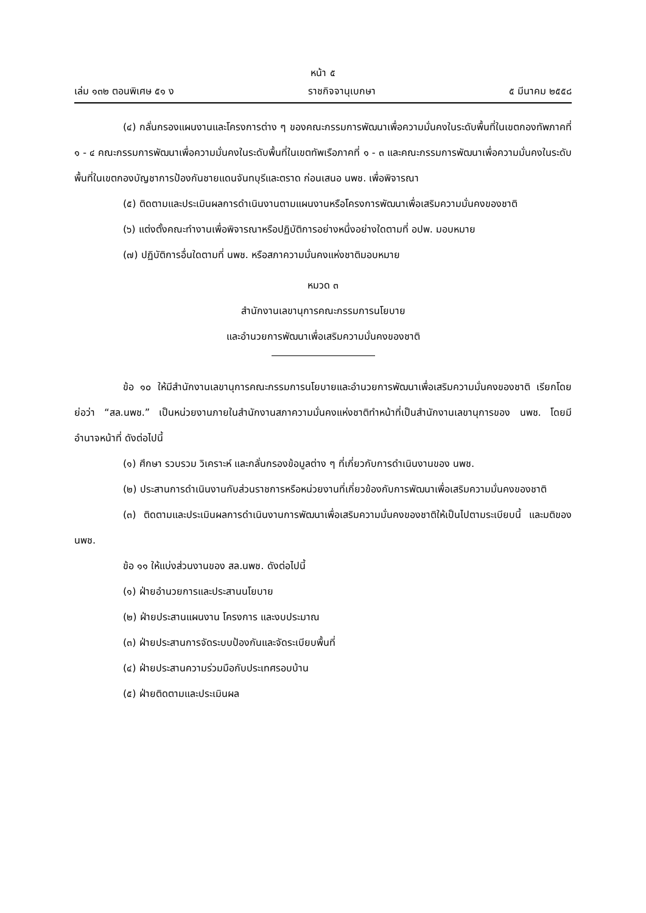หน้า ๕
เล่ม ๑๓๒ ตอนพิเศษ ๕๑ ง ราชกิจจานุเบกษา ๕ มีนาคม ๒๕๕๘
(๔) กลั่นกรองแผนงานและโครงการต่าง ๆ ของคณะกรรมการพัฒนาเพื่อความมั่นคงในระดับพื้นที่ในเขตกองทัพภาคที่ ๑ - ๔ คณะกรรมการพัฒนาเพื่อความมั่นคงในระดับพื้นที่ในเขตทัพเรือภาคที่ ๑ - ๓ และคณะกรรมการพัฒนาเพื่อความมั่นคงในระดับพื้นที่ในเขตกองบัญชาการป้องกันชายแดนจันทบุรีและตราด ก่อนเสนอ นพช. เพื่อพิจารณา
(๕) ติดตามและประเมินผลการดำเนินงานตามแผนงานหรือโครงการพัฒนาเพื่อเสริมความมั่นคงของชาติ
(๖) แต่งตั้งคณะทำงานเพื่อพิจารณาหรือปฏิบัติการอย่างหนึ่งอย่างใดตามที่ อปพ. มอบหมาย
(๗) ปฏิบัติการอื่นใดตามที่ นพช. หรือสภาความมั่นคงแห่งชาติมอบหมาย
หมวด ๓
สำนักงานเลขานุการคณะกรรมการนโยบาย
และอำนวยการพัฒนาเพื่อเสริมความมั่นคงของชาติ
ข้อ ๑๐ ให้มีสำนักงานเลขานุการคณะกรรมการนโยบายและอำนวยการพัฒนาเพื่อเสริมความมั่นคงของชาติ เรียกโดยย่อว่า “สล.นพช.” เป็นหน่วยงานภายในสำนักงานสภาความมั่นคงแห่งชาติทำหน้าที่เป็นสำนักงานเลขานุการของ นพช. โดยมีอำนาจหน้าที่ ดังต่อไปนี้
(๑) ศึกษา รวบรวม วิเคราะห์ และกลั่นกรองข้อมูลต่าง ๆ ที่เกี่ยวกับการดำเนินงานของ นพช.
(๒) ประสานการดำเนินงานกับส่วนราชการหรือหน่วยงานที่เกี่ยวข้องกับการพัฒนาเพื่อเสริมความมั่นคงของชาติ
(๓) ติดตามและประเมินผลการดำเนินงานการพัฒนาเพื่อเสริมความมั่นคงของชาติให้เป็นไปตามระเบียบนี้ และมติของ นพช.
ข้อ ๑๑ ให้แบ่งส่วนงานของ สล.นพช. ดังต่อไปนี้
(๑) ฝ่ายอำนวยการและประสานนโยบาย
(๒) ฝ่ายประสานแผนงาน โครงการ และงบประมาณ
(๓) ฝ่ายประสานการจัดระบบป้องกันและจัดระเบียบพื้นที่
(๔) ฝ่ายประสานความร่วมมือกับประเทศรอบบ้าน
(๕) ฝ่ายติดตามและประเมินผล